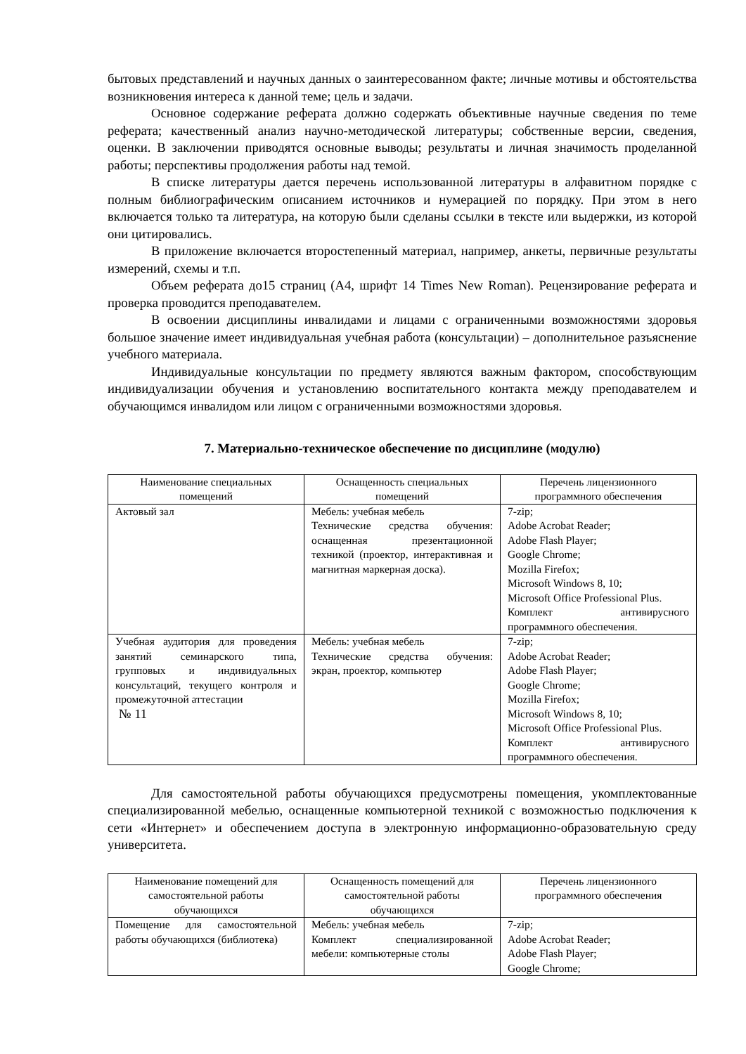бытовых представлений и научных данных о заинтересованном факте; личные мотивы и обстоятельства возникновения интереса к данной теме; цель и задачи.
Основное содержание реферата должно содержать объективные научные сведения по теме реферата; качественный анализ научно-методической литературы; собственные версии, сведения, оценки. В заключении приводятся основные выводы; результаты и личная значимость проделанной работы; перспективы продолжения работы над темой.
В списке литературы дается перечень использованной литературы в алфавитном порядке с полным библиографическим описанием источников и нумерацией по порядку. При этом в него включается только та литература, на которую были сделаны ссылки в тексте или выдержки, из которой они цитировались.
В приложение включается второстепенный материал, например, анкеты, первичные результаты измерений, схемы и т.п.
Объем реферата до15 страниц (А4, шрифт 14 Times New Roman). Рецензирование реферата и проверка проводится преподавателем.
В освоении дисциплины инвалидами и лицами с ограниченными возможностями здоровья большое значение имеет индивидуальная учебная работа (консультации) – дополнительное разъяснение учебного материала.
Индивидуальные консультации по предмету являются важным фактором, способствующим индивидуализации обучения и установлению воспитательного контакта между преподавателем и обучающимся инвалидом или лицом с ограниченными возможностями здоровья.
7. Материально-техническое обеспечение по дисциплине (модулю)
| Наименование специальных помещений | Оснащенность специальных помещений | Перечень лицензионного программного обеспечения |
| --- | --- | --- |
| Актовый зал | Мебель: учебная мебель Технические средства обучения: оснащенная презентационной техникой (проектор, интерактивная и магнитная маркерная доска). | 7-zip; Adobe Acrobat Reader; Adobe Flash Player; Google Chrome; Mozilla Firefox; Microsoft Windows 8, 10; Microsoft Office Professional Plus. Комплект антивирусного программного обеспечения. |
| Учебная аудитория для проведения занятий семинарского типа, групповых и индивидуальных консультаций, текущего контроля и промежуточной аттестации № 11 | Мебель: учебная мебель Технические средства обучения: экран, проектор, компьютер | 7-zip; Adobe Acrobat Reader; Adobe Flash Player; Google Chrome; Mozilla Firefox; Microsoft Windows 8, 10; Microsoft Office Professional Plus. Комплект антивирусного программного обеспечения. |
Для самостоятельной работы обучающихся предусмотрены помещения, укомплектованные специализированной мебелью, оснащенные компьютерной техникой с возможностью подключения к сети «Интернет» и обеспечением доступа в электронную информационно-образовательную среду университета.
| Наименование помещений для самостоятельной работы обучающихся | Оснащенность помещений для самостоятельной работы обучающихся | Перечень лицензионного программного обеспечения |
| --- | --- | --- |
| Помещение для самостоятельной работы обучающихся (библиотека) | Мебель: учебная мебель Комплект специализированной мебели: компьютерные столы | 7-zip; Adobe Acrobat Reader; Adobe Flash Player; Google Chrome; |